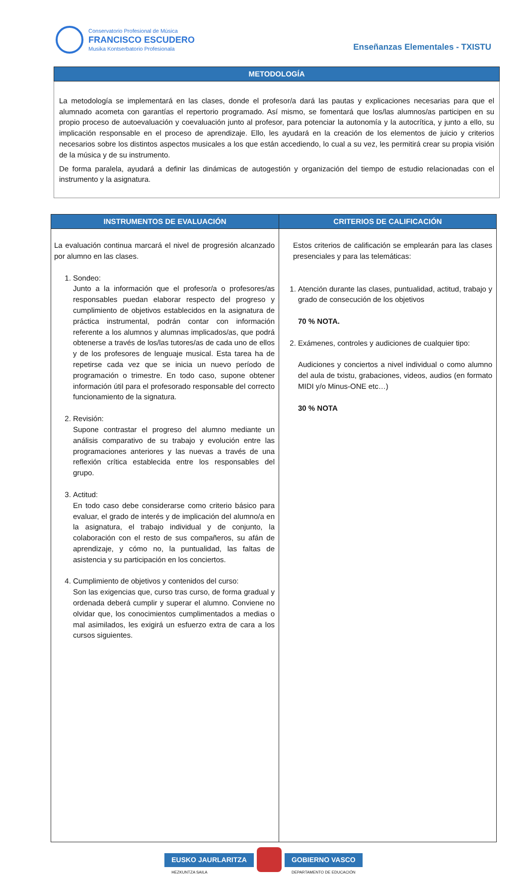Conservatorio Profesional de Música
FRANCISCO ESCUDERO
Musika Kontserbatorio Profesionala
Enseñanzas Elementales - TXISTU
| METODOLOGÍA |
| --- |
| La metodología se implementará en las clases, donde el profesor/a dará las pautas y explicaciones necesarias para que el alumnado acometa con garantías el repertorio programado. Así mismo, se fomentará que los/las alumnos/as participen en su propio proceso de autoevaluación y coevaluación junto al profesor, para potenciar la autonomía y la autocrítica, y junto a ello, su implicación responsable en el proceso de aprendizaje. Ello, les ayudará en la creación de los elementos de juicio y criterios necesarios sobre los distintos aspectos musicales a los que están accediendo, lo cual a su vez, les permitirá crear su propia visión de la música y de su instrumento. De forma paralela, ayudará a definir las dinámicas de autogestión y organización del tiempo de estudio relacionadas con el instrumento y la asignatura. |
| INSTRUMENTOS DE EVALUACIÓN | CRITERIOS DE CALIFICACIÓN |
| --- | --- |
| La evaluación continua marcará el nivel de progresión alcanzado por alumno en las clases. 1. Sondeo: Junto a la información que el profesor/a o profesores/as responsables puedan elaborar respecto del progreso y cumplimiento de objetivos establecidos en la asignatura de práctica instrumental, podrán contar con información referente a los alumnos y alumnas implicados/as, que podrá obtenerse a través de los/las tutores/as de cada uno de ellos y de los profesores de lenguaje musical. Esta tarea ha de repetirse cada vez que se inicia un nuevo período de programación o trimestre. En todo caso, supone obtener información útil para el profesorado responsable del correcto funcionamiento de la signatura. 2. Revisión: Supone contrastar el progreso del alumno mediante un análisis comparativo de su trabajo y evolución entre las programaciones anteriores y las nuevas a través de una reflexión crítica establecida entre los responsables del grupo. 3. Actitud: En todo caso debe considerarse como criterio básico para evaluar, el grado de interés y de implicación del alumno/a en la asignatura, el trabajo individual y de conjunto, la colaboración con el resto de sus compañeros, su afán de aprendizaje, y cómo no, la puntualidad, las faltas de asistencia y su participación en los conciertos. 4. Cumplimiento de objetivos y contenidos del curso: Son las exigencias que, curso tras curso, de forma gradual y ordenada deberá cumplir y superar el alumno. Conviene no olvidar que, los conocimientos cumplimentados a medias o mal asimilados, les exigirá un esfuerzo extra de cara a los cursos siguientes. | Estos criterios de calificación se emplearán para las clases presenciales y para las telemáticas: 1. Atención durante las clases, puntualidad, actitud, trabajo y grado de consecución de los objetivos 70 % NOTA. 2. Exámenes, controles y audiciones de cualquier tipo: Audiciones y conciertos a nivel individual o como alumno del aula de txistu, grabaciones, videos, audios (en formato MIDI y/o Minus-ONE etc…) 30 % NOTA |
EUSKO JAURLARITZA
HEZKUNTZA SAILA
GOBIERNO VASCO
DEPARTAMENTO DE EDUCACIÓN